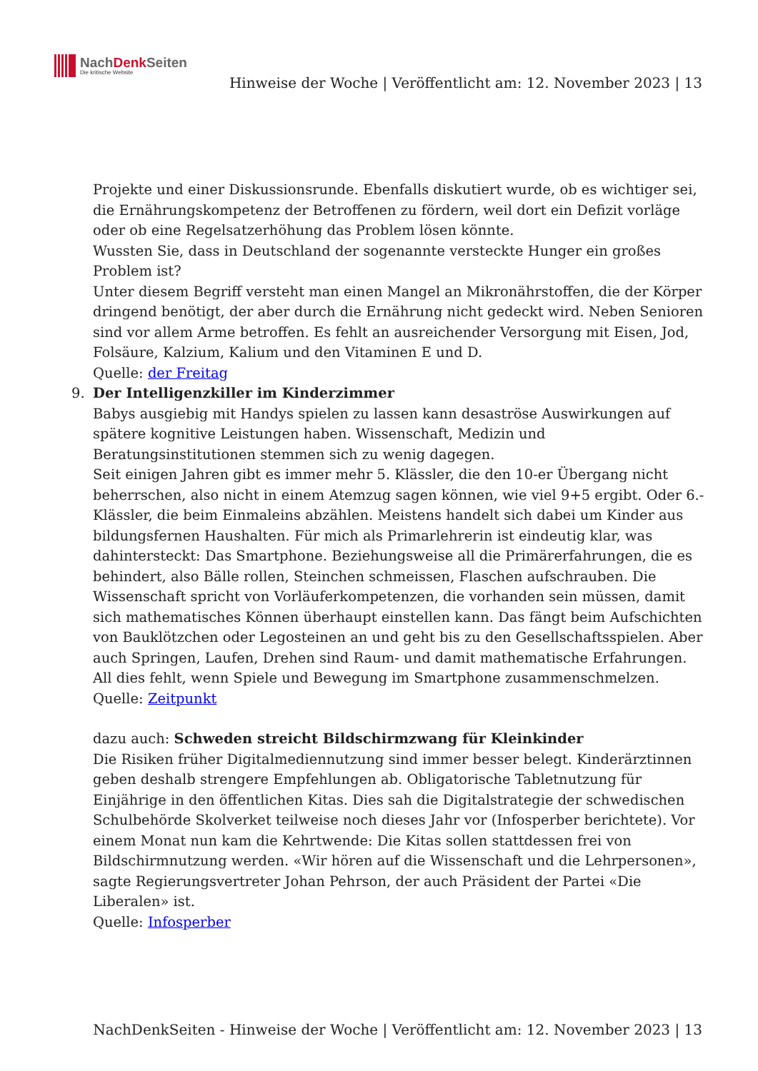NachDenk Seiten
Die kritische Website
Hinweise der Woche | Veröffentlicht am: 12. November 2023 | 13
Projekte und einer Diskussionsrunde. Ebenfalls diskutiert wurde, ob es wichtiger sei, die Ernährungskompetenz der Betroffenen zu fördern, weil dort ein Defizit vorläge oder ob eine Regelsatzerhöhung das Problem lösen könnte.
Wussten Sie, dass in Deutschland der sogenannte versteckte Hunger ein großes Problem ist?
Unter diesem Begriff versteht man einen Mangel an Mikronährstoffen, die der Körper dringend benötigt, der aber durch die Ernährung nicht gedeckt wird. Neben Senioren sind vor allem Arme betroffen. Es fehlt an ausreichender Versorgung mit Eisen, Jod, Folsäure, Kalzium, Kalium und den Vitaminen E und D.
Quelle: der Freitag
9. Der Intelligenzkiller im Kinderzimmer
Babys ausgiebig mit Handys spielen zu lassen kann desaströse Auswirkungen auf spätere kognitive Leistungen haben. Wissenschaft, Medizin und Beratungsinstitutionen stemmen sich zu wenig dagegen.
Seit einigen Jahren gibt es immer mehr 5. Klässler, die den 10-er Übergang nicht beherrschen, also nicht in einem Atemzug sagen können, wie viel 9+5 ergibt. Oder 6.-Klässler, die beim Einmaleins abzählen. Meistens handelt sich dabei um Kinder aus bildungsfernen Haushalten. Für mich als Primarlehrerin ist eindeutig klar, was dahintersteckt: Das Smartphone. Beziehungsweise all die Primärerfahrungen, die es behindert, also Bälle rollen, Steinchen schmeissen, Flaschen aufschrauben. Die Wissenschaft spricht von Vorläuferkompetenzen, die vorhanden sein müssen, damit sich mathematisches Können überhaupt einstellen kann. Das fängt beim Aufschichten von Bauklötzchen oder Legosteinen an und geht bis zu den Gesellschaftsspielen. Aber auch Springen, Laufen, Drehen sind Raum- und damit mathematische Erfahrungen. All dies fehlt, wenn Spiele und Bewegung im Smartphone zusammenschmelzen.
Quelle: Zeitpunkt
dazu auch: Schweden streicht Bildschirmzwang für Kleinkinder
Die Risiken früher Digitalmediennutzung sind immer besser belegt. Kinderärztinnen geben deshalb strengere Empfehlungen ab. Obligatorische Tabletnutzung für Einjährige in den öffentlichen Kitas. Dies sah die Digitalstrategie der schwedischen Schulbehörde Skolverket teilweise noch dieses Jahr vor (Infosperber berichtete). Vor einem Monat nun kam die Kehrtwende: Die Kitas sollen stattdessen frei von Bildschirmnutzung werden. «Wir hören auf die Wissenschaft und die Lehrpersonen», sagte Regierungsvertreter Johan Pehrson, der auch Präsident der Partei «Die Liberalen» ist.
Quelle: Infosperber
NachDenkSeiten - Hinweise der Woche | Veröffentlicht am: 12. November 2023 | 13